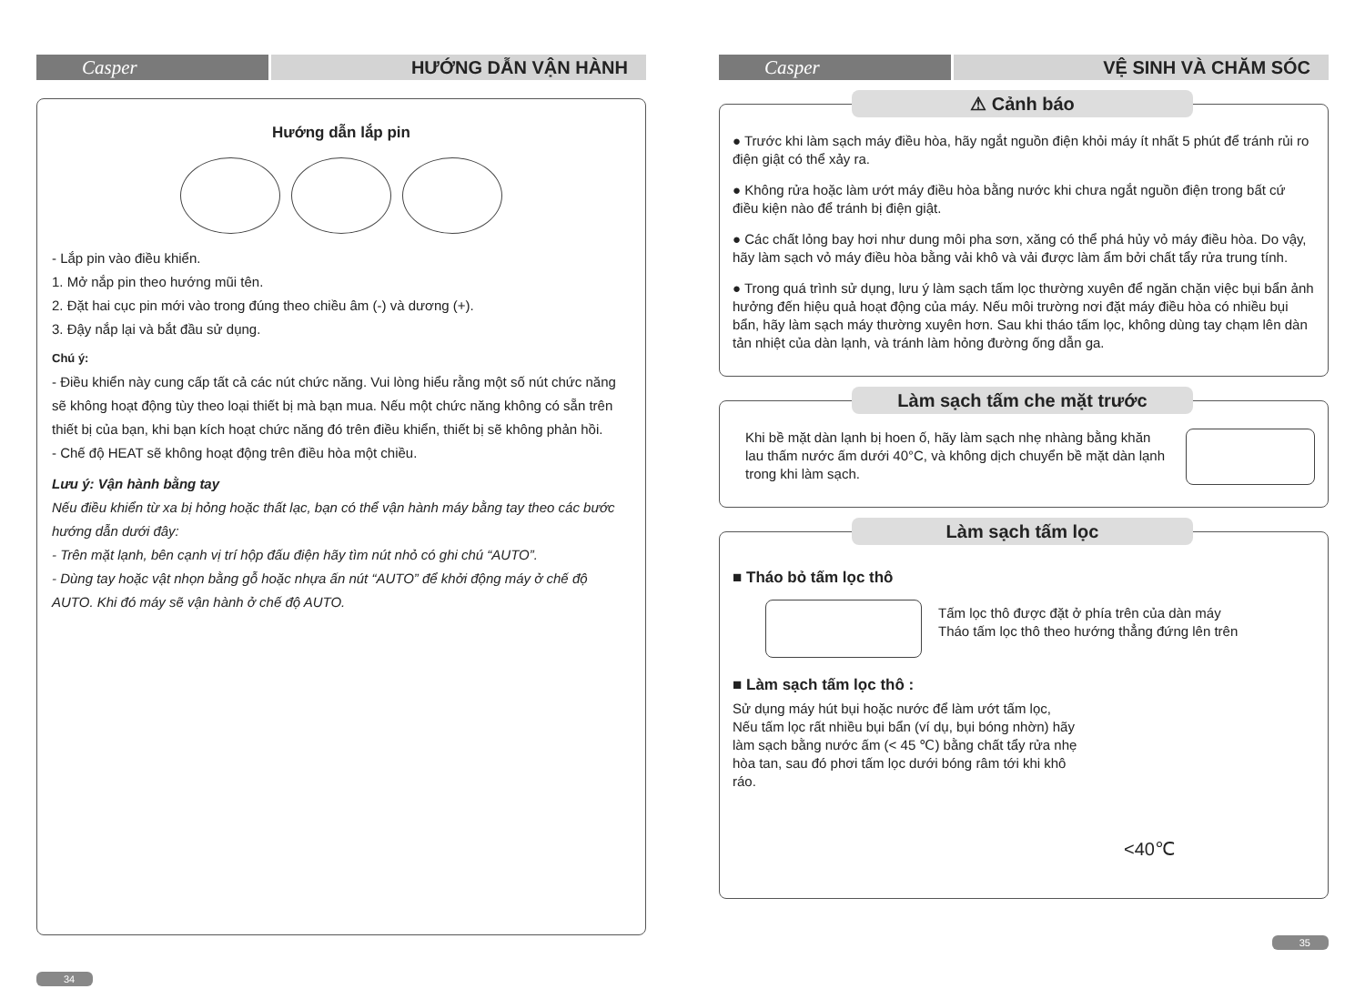Casper HƯỚNG DẪN VẬN HÀNH
Hướng dẫn lắp pin
- Lắp pin vào điều khiển.
1. Mở nắp pin theo hướng mũi tên.
2. Đặt hai cục pin mới vào trong đúng theo chiều âm (-) và dương (+).
3. Đậy nắp lại và bắt đầu sử dụng.
Chú ý:
- Điều khiển này cung cấp tất cả các nút chức năng. Vui lòng hiểu rằng một số nút chức năng sẽ không hoạt động tùy theo loại thiết bị mà bạn mua. Nếu một chức năng không có sẵn trên thiết bị của bạn, khi bạn kích hoạt chức năng đó trên điều khiển, thiết bị sẽ không phản hồi.
- Chế độ HEAT sẽ không hoạt động trên điều hòa một chiều.
Lưu ý: Vận hành bằng tay
Nếu điều khiển từ xa bị hỏng hoặc thất lạc, bạn có thể vận hành máy bằng tay theo các bước hướng dẫn dưới đây:
- Trên mặt lạnh, bên cạnh vị trí hộp đấu điện hãy tìm nút nhỏ có ghi chú “AUTO”.
- Dùng tay hoặc vật nhọn bằng gỗ hoặc nhựa ấn nút “AUTO” để khởi động máy ở chế độ AUTO. Khi đó máy sẽ vận hành ở chế độ AUTO.
34
Casper VỆ SINH VÀ CHĂM SÓC
⚠ Cảnh báo
● Trước khi làm sạch máy điều hòa, hãy ngắt nguồn điện khỏi máy ít nhất 5 phút để tránh rủi ro điện giật có thể xảy ra.
● Không rửa hoặc làm ướt máy điều hòa bằng nước khi chưa ngắt nguồn điện trong bất cứ điều kiện nào để tránh bị điện giật.
● Các chất lỏng bay hơi như dung môi pha sơn, xăng có thể phá hủy vỏ máy điều hòa. Do vậy, hãy làm sạch vỏ máy điều hòa bằng vải khô và vải được làm ẩm bởi chất tẩy rửa trung tính.
● Trong quá trình sử dụng, lưu ý làm sạch tấm lọc thường xuyên để ngăn chặn việc bụi bẩn ảnh hưởng đến hiệu quả hoạt động của máy. Nếu môi trường nơi đặt máy điều hòa có nhiều bụi bẩn, hãy làm sạch máy thường xuyên hơn. Sau khi tháo tấm lọc, không dùng tay chạm lên dàn tản nhiệt của dàn lạnh, và tránh làm hỏng đường ống dẫn ga.
Làm sạch tấm che mặt trước
Khi bề mặt dàn lạnh bị hoen ố, hãy làm sạch nhẹ nhàng bằng khăn lau thấm nước ấm dưới 40°C, và không dịch chuyển bề mặt dàn lạnh trong khi làm sạch.
Làm sạch tấm lọc
■ Tháo bỏ tấm lọc thô
Tấm lọc thô được đặt ở phía trên của dàn máy
Tháo tấm lọc thô theo hướng thẳng đứng lên trên
■ Làm sạch tấm lọc thô :
Sử dụng máy hút bụi hoặc nước để làm ướt tấm lọc, Nếu tấm lọc rất nhiều bụi bẩn (ví dụ, bụi bóng nhờn) hãy làm sạch bằng nước ấm (< 45 ℃) bằng chất tẩy rửa nhẹ hòa tan, sau đó phơi tấm lọc dưới bóng râm tới khi khô ráo.
<40℃
35